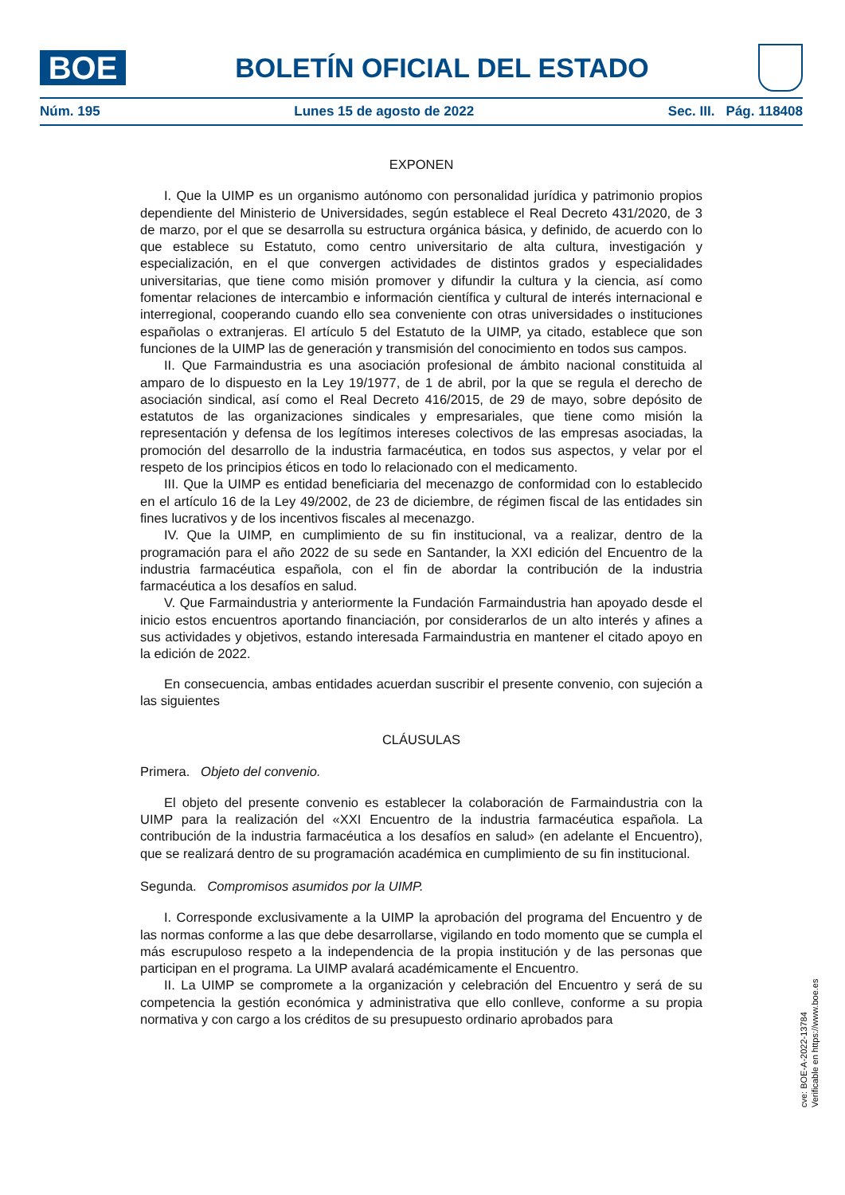BOE
BOLETÍN OFICIAL DEL ESTADO
Núm. 195 Lunes 15 de agosto de 2022 Sec. III. Pág. 118408
EXPONEN
I. Que la UIMP es un organismo autónomo con personalidad jurídica y patrimonio propios dependiente del Ministerio de Universidades, según establece el Real Decreto 431/2020, de 3 de marzo, por el que se desarrolla su estructura orgánica básica, y definido, de acuerdo con lo que establece su Estatuto, como centro universitario de alta cultura, investigación y especialización, en el que convergen actividades de distintos grados y especialidades universitarias, que tiene como misión promover y difundir la cultura y la ciencia, así como fomentar relaciones de intercambio e información científica y cultural de interés internacional e interregional, cooperando cuando ello sea conveniente con otras universidades o instituciones españolas o extranjeras. El artículo 5 del Estatuto de la UIMP, ya citado, establece que son funciones de la UIMP las de generación y transmisión del conocimiento en todos sus campos.
II. Que Farmaindustria es una asociación profesional de ámbito nacional constituida al amparo de lo dispuesto en la Ley 19/1977, de 1 de abril, por la que se regula el derecho de asociación sindical, así como el Real Decreto 416/2015, de 29 de mayo, sobre depósito de estatutos de las organizaciones sindicales y empresariales, que tiene como misión la representación y defensa de los legítimos intereses colectivos de las empresas asociadas, la promoción del desarrollo de la industria farmacéutica, en todos sus aspectos, y velar por el respeto de los principios éticos en todo lo relacionado con el medicamento.
III. Que la UIMP es entidad beneficiaria del mecenazgo de conformidad con lo establecido en el artículo 16 de la Ley 49/2002, de 23 de diciembre, de régimen fiscal de las entidades sin fines lucrativos y de los incentivos fiscales al mecenazgo.
IV. Que la UIMP, en cumplimiento de su fin institucional, va a realizar, dentro de la programación para el año 2022 de su sede en Santander, la XXI edición del Encuentro de la industria farmacéutica española, con el fin de abordar la contribución de la industria farmacéutica a los desafíos en salud.
V. Que Farmaindustria y anteriormente la Fundación Farmaindustria han apoyado desde el inicio estos encuentros aportando financiación, por considerarlos de un alto interés y afines a sus actividades y objetivos, estando interesada Farmaindustria en mantener el citado apoyo en la edición de 2022.
En consecuencia, ambas entidades acuerdan suscribir el presente convenio, con sujeción a las siguientes
CLÁUSULAS
Primera. Objeto del convenio.
El objeto del presente convenio es establecer la colaboración de Farmaindustria con la UIMP para la realización del «XXI Encuentro de la industria farmacéutica española. La contribución de la industria farmacéutica a los desafíos en salud» (en adelante el Encuentro), que se realizará dentro de su programación académica en cumplimiento de su fin institucional.
Segunda. Compromisos asumidos por la UIMP.
I. Corresponde exclusivamente a la UIMP la aprobación del programa del Encuentro y de las normas conforme a las que debe desarrollarse, vigilando en todo momento que se cumpla el más escrupuloso respeto a la independencia de la propia institución y de las personas que participan en el programa. La UIMP avalará académicamente el Encuentro.
II. La UIMP se compromete a la organización y celebración del Encuentro y será de su competencia la gestión económica y administrativa que ello conlleve, conforme a su propia normativa y con cargo a los créditos de su presupuesto ordinario aprobados para
cve: BOE-A-2022-13784
Verificable en https://www.boe.es